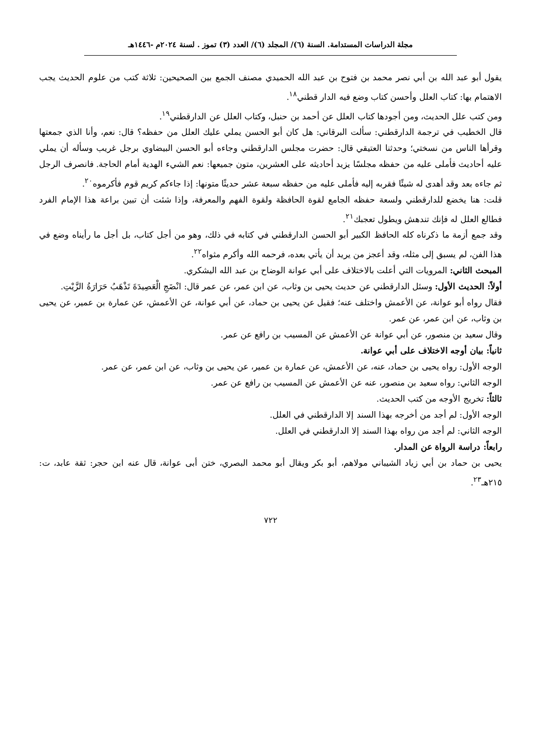مجلة الدراسات المستدامة. السنة (٦)/ المجلد (٦)/ العدد (٣) تموز . لسنة ٢٠٢٤م -١٤٤٦هـ
يقول أبو عبد الله بن أبي نصر محمد بن فتوح بن عبد الله الحميدي مصنف الجمع بين الصحيحين: ثلاثة كتب من علوم الحديث يجب الاهتمام بها: كتاب العلل وأحسن كتاب وضع فيه الدار قطني<sup>١٨</sup>.
ومن كتب علل الحديث، ومن أجودها كتاب العلل عن أحمد بن حنبل، وكتاب العلل عن الدارقطني<sup>١٩</sup>.
قال الخطيب في ترجمة الدارقطني: سألت البرقاني: هل كان أبو الحسن يملي عليك العلل من حفظه؟ قال: نعم، وأنا الذي جمعتها وقرأها الناس من نسختي؛ وحدثنا العتيقي قال: حضرت مجلس الدارقطني وجاءه أبو الحسن البيضاوي برجل غريب وسأله أن يملي عليه أحاديث فأملى عليه من حفظه مجلسًا يزيد أحاديثه على العشرين، متون جميعها: نعم الشيء الهدية أمام الحاجة. فانصرف الرجل ثم جاءه بعد وقد أهدى له شيئًا فقربه إليه فأملى عليه من حفظه سبعة عشر حديثًا متونها: إذا جاءكم كريم قوم فأكرموه<sup>٢٠</sup>.
قلت: هنا يخضع للدارقطني ولسعة حفظه الجامع لقوة الحافظة ولقوة الفهم والمعرفة، وإذا شئت أن تبين براعة هذا الإمام الفرد فطالع العلل له فإنك تندهش ويطول تعجبك<sup>٢١</sup>.
وقد جمع أزمة ما ذكرناه كله الحافظ الكبير أبو الحسن الدارقطني في كتابه في ذلك، وهو من أجل كتاب، بل أجل ما رأيناه وضع في هذا الفن، لم يسبق إلى مثله، وقد أعجز من يريد أن يأتي بعده، فرحمه الله وأكرم مثواه<sup>٢٢</sup>.
المبحث الثاني: المرويات التي أعلت بالاختلاف على أبي عوانة الوضاح بن عبد الله اليشكري.
أولاً: الحديث الأول: وسئل الدارقطني عن حديث يحيى بن وثاب، عن ابن عمر، عن عمر قال: انْضَجِ الْعَصِيدَةَ تَذْهَبُ حَرَارَةُ الزَّيْتِ.
فقال رواه أبو عوانة، عن الأعمش واختلف عنه؛ فقيل عن يحيى بن حماد، عن أبي عوانة، عن الأعمش، عن عمارة بن عمير، عن يحيى بن وثاب، عن ابن عمر، عن عمر.
وقال سعيد بن منصور، عن أبي عوانة عن الأعمش عن المسيب بن رافع عن عمر.
ثانياً: بيان أوجه الاختلاف على أبي عوانة.
الوجه الأول: رواه يحيى بن حماد، عنه، عن الأعمش، عن عمارة بن عمير، عن يحيى بن وثاب، عن ابن عمر، عن عمر.
الوجه الثاني: رواه سعيد بن منصور، عنه عن الأعمش عن المسيب بن رافع عن عمر.
ثالثاً: تخريج الأوجه من كتب الحديث.
الوجه الأول: لم أجد من أخرجه بهذا السند إلا الدارقطني في العلل.
الوجه الثاني: لم أجد من رواه بهذا السند إلا الدارقطني في العلل.
رابعاً: دراسة الرواة عن المدار.
يحيى بن حماد بن أبي زياد الشيباني مولاهم، أبو بكر ويقال أبو محمد البصري، ختن أبى عوانة، قال عنه ابن حجر: ثقة عابد، ت: ٢١٥هـ<sup>٢٣</sup>.
٧٢٢